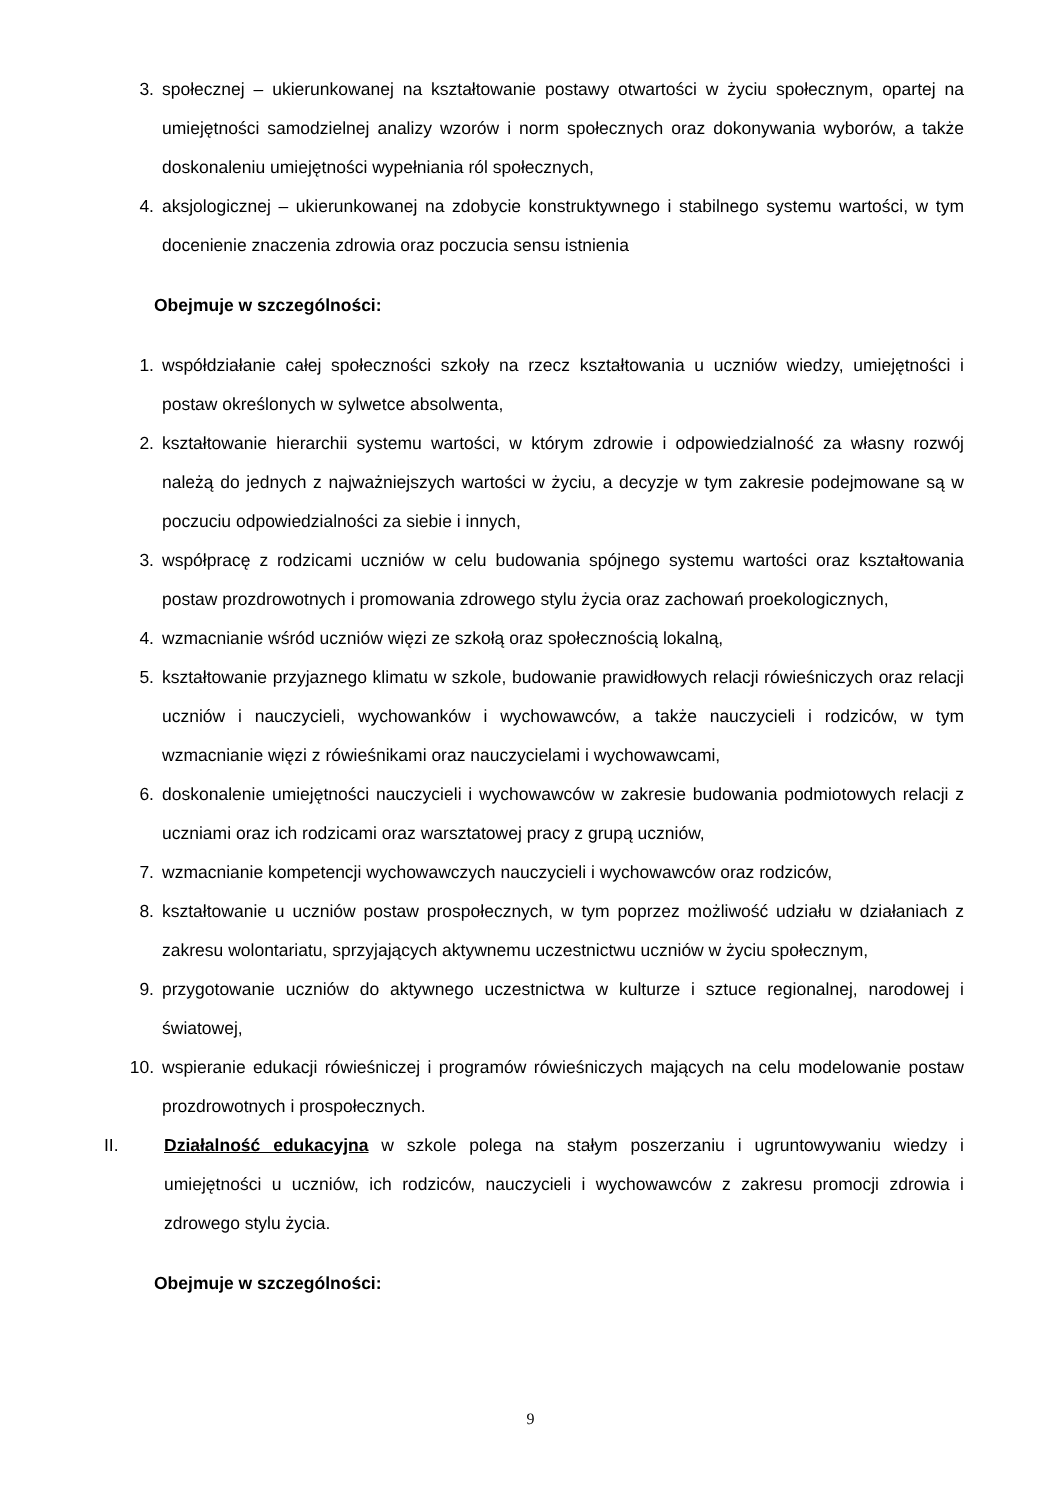3. społecznej – ukierunkowanej na kształtowanie postawy otwartości w życiu społecznym, opartej na umiejętności samodzielnej analizy wzorów i norm społecznych oraz dokonywania wyborów, a także doskonaleniu umiejętności wypełniania ról społecznych,
4. aksjologicznej – ukierunkowanej na zdobycie konstruktywnego i stabilnego systemu wartości, w tym docenienie znaczenia zdrowia oraz poczucia sensu istnienia
Obejmuje w szczególności:
1. współdziałanie całej społeczności szkoły na rzecz kształtowania u uczniów wiedzy, umiejętności i postaw określonych w sylwetce absolwenta,
2. kształtowanie hierarchii systemu wartości, w którym zdrowie i odpowiedzialność za własny rozwój należą do jednych z najważniejszych wartości w życiu, a decyzje w tym zakresie podejmowane są w poczuciu odpowiedzialności za siebie i innych,
3. współpracę z rodzicami uczniów w celu budowania spójnego systemu wartości oraz kształtowania postaw prozdrowotnych i promowania zdrowego stylu życia oraz zachowań proekologicznych,
4. wzmacnianie wśród uczniów więzi ze szkołą oraz społecznością lokalną,
5. kształtowanie przyjaznego klimatu w szkole, budowanie prawidłowych relacji rówieśniczych oraz relacji uczniów i nauczycieli, wychowanków i wychowawców, a także nauczycieli i rodziców, w tym wzmacnianie więzi z rówieśnikami oraz nauczycielami i wychowawcami,
6. doskonalenie umiejętności nauczycieli i wychowawców w zakresie budowania podmiotowych relacji z uczniami oraz ich rodzicami oraz warsztatowej pracy z grupą uczniów,
7. wzmacnianie kompetencji wychowawczych nauczycieli i wychowawców oraz rodziców,
8. kształtowanie u uczniów postaw prospołecznych, w tym poprzez możliwość udziału w działaniach z zakresu wolontariatu, sprzyjających aktywnemu uczestnictwu uczniów w życiu społecznym,
9. przygotowanie uczniów do aktywnego uczestnictwa w kulturze i sztuce regionalnej, narodowej i światowej,
10. wspieranie edukacji rówieśniczej i programów rówieśniczych mających na celu modelowanie postaw prozdrowotnych i prospołecznych.
II. Działalność edukacyjna w szkole polega na stałym poszerzaniu i ugruntowywaniu wiedzy i umiejętności u uczniów, ich rodziców, nauczycieli i wychowawców z zakresu promocji zdrowia i zdrowego stylu życia.
Obejmuje w szczególności:
9